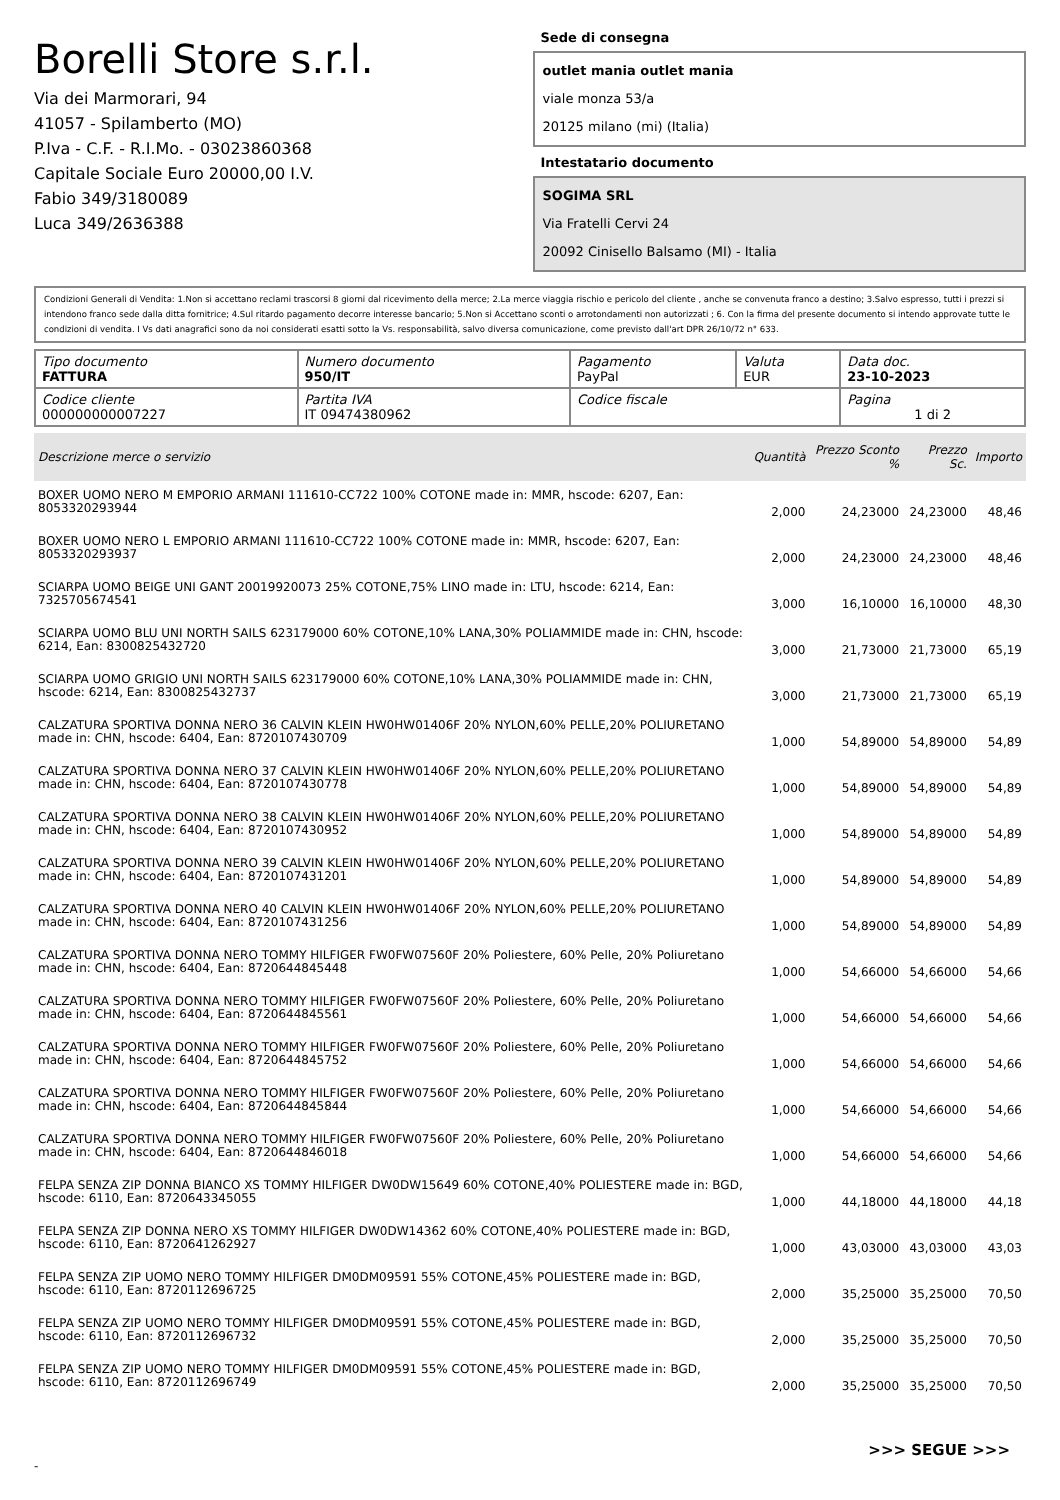Borelli Store s.r.l.
Via dei Marmorari, 94
41057 - Spilamberto (MO)
P.Iva - C.F. - R.I.Mo. - 03023860368
Capitale Sociale Euro 20000,00 I.V.
Fabio 349/3180089
Luca 349/2636388
Sede di consegna
outlet mania outlet mania
viale monza 53/a
20125 milano (mi) (Italia)
Intestatario documento
SOGIMA SRL
Via Fratelli Cervi 24
20092 Cinisello Balsamo (MI) - Italia
Condizioni Generali di Vendita: 1.Non si accettano reclami trascorsi 8 giorni dal ricevimento della merce; 2.La merce viaggia rischio e pericolo del cliente , anche se convenuta franco a destino; 3.Salvo espresso, tutti i prezzi si intendono franco sede dalla ditta fornitrice; 4.Sul ritardo pagamento decorre interesse bancario; 5.Non si Accettano sconti o arrotondamenti non autorizzati ; 6. Con la firma del presente documento si intendo approvate tutte le condizioni di vendita. I Vs dati anagrafici sono da noi considerati esatti sotto la Vs. responsabilità, salvo diversa comunicazione, come previsto dall'art DPR 26/10/72 n° 633.
| Tipo documento FATTURA | Numero documento 950/IT | Pagamento PayPal | Valuta EUR | Data doc. 23-10-2023 |
| Codice cliente 000000000007227 | Partita IVA IT 09474380962 | Codice fiscale | | Pagina 1 di 2 |
| Descrizione merce o servizio | Quantità | Prezzo Sconto % | Prezzo Sc. | Importo |
| --- | --- | --- | --- | --- |
| BOXER UOMO NERO M EMPORIO ARMANI 111610-CC722 100% COTONE made in: MMR, hscode: 6207, Ean: 8053320293944 | 2,000 | 24,23000 | 24,23000 | 48,46 |
| BOXER UOMO NERO L EMPORIO ARMANI 111610-CC722 100% COTONE made in: MMR, hscode: 6207, Ean: 8053320293937 | 2,000 | 24,23000 | 24,23000 | 48,46 |
| SCIARPA UOMO BEIGE UNI GANT 20019920073 25% COTONE,75% LINO made in: LTU, hscode: 6214, Ean: 7325705674541 | 3,000 | 16,10000 | 16,10000 | 48,30 |
| SCIARPA UOMO BLU UNI NORTH SAILS 623179000 60% COTONE,10% LANA,30% POLIAMMIDE made in: CHN, hscode: 6214, Ean: 8300825432720 | 3,000 | 21,73000 | 21,73000 | 65,19 |
| SCIARPA UOMO GRIGIO UNI NORTH SAILS 623179000 60% COTONE,10% LANA,30% POLIAMMIDE made in: CHN, hscode: 6214, Ean: 8300825432737 | 3,000 | 21,73000 | 21,73000 | 65,19 |
| CALZATURA SPORTIVA DONNA NERO 36 CALVIN KLEIN HW0HW01406F 20% NYLON,60% PELLE,20% POLIURETANO made in: CHN, hscode: 6404, Ean: 8720107430709 | 1,000 | 54,89000 | 54,89000 | 54,89 |
| CALZATURA SPORTIVA DONNA NERO 37 CALVIN KLEIN HW0HW01406F 20% NYLON,60% PELLE,20% POLIURETANO made in: CHN, hscode: 6404, Ean: 8720107430778 | 1,000 | 54,89000 | 54,89000 | 54,89 |
| CALZATURA SPORTIVA DONNA NERO 38 CALVIN KLEIN HW0HW01406F 20% NYLON,60% PELLE,20% POLIURETANO made in: CHN, hscode: 6404, Ean: 8720107430952 | 1,000 | 54,89000 | 54,89000 | 54,89 |
| CALZATURA SPORTIVA DONNA NERO 39 CALVIN KLEIN HW0HW01406F 20% NYLON,60% PELLE,20% POLIURETANO made in: CHN, hscode: 6404, Ean: 8720107431201 | 1,000 | 54,89000 | 54,89000 | 54,89 |
| CALZATURA SPORTIVA DONNA NERO 40 CALVIN KLEIN HW0HW01406F 20% NYLON,60% PELLE,20% POLIURETANO made in: CHN, hscode: 6404, Ean: 8720107431256 | 1,000 | 54,89000 | 54,89000 | 54,89 |
| CALZATURA SPORTIVA DONNA NERO TOMMY HILFIGER FW0FW07560F 20% Poliestere, 60% Pelle, 20% Poliuretano made in: CHN, hscode: 6404, Ean: 8720644845448 | 1,000 | 54,66000 | 54,66000 | 54,66 |
| CALZATURA SPORTIVA DONNA NERO TOMMY HILFIGER FW0FW07560F 20% Poliestere, 60% Pelle, 20% Poliuretano made in: CHN, hscode: 6404, Ean: 8720644845561 | 1,000 | 54,66000 | 54,66000 | 54,66 |
| CALZATURA SPORTIVA DONNA NERO TOMMY HILFIGER FW0FW07560F 20% Poliestere, 60% Pelle, 20% Poliuretano made in: CHN, hscode: 6404, Ean: 8720644845752 | 1,000 | 54,66000 | 54,66000 | 54,66 |
| CALZATURA SPORTIVA DONNA NERO TOMMY HILFIGER FW0FW07560F 20% Poliestere, 60% Pelle, 20% Poliuretano made in: CHN, hscode: 6404, Ean: 8720644845844 | 1,000 | 54,66000 | 54,66000 | 54,66 |
| CALZATURA SPORTIVA DONNA NERO TOMMY HILFIGER FW0FW07560F 20% Poliestere, 60% Pelle, 20% Poliuretano made in: CHN, hscode: 6404, Ean: 8720644846018 | 1,000 | 54,66000 | 54,66000 | 54,66 |
| FELPA SENZA ZIP DONNA BIANCO XS TOMMY HILFIGER DW0DW15649 60% COTONE,40% POLIESTERE made in: BGD, hscode: 6110, Ean: 8720643345055 | 1,000 | 44,18000 | 44,18000 | 44,18 |
| FELPA SENZA ZIP DONNA NERO XS TOMMY HILFIGER DW0DW14362 60% COTONE,40% POLIESTERE made in: BGD, hscode: 6110, Ean: 8720641262927 | 1,000 | 43,03000 | 43,03000 | 43,03 |
| FELPA SENZA ZIP UOMO NERO TOMMY HILFIGER DM0DM09591 55% COTONE,45% POLIESTERE made in: BGD, hscode: 6110, Ean: 8720112696725 | 2,000 | 35,25000 | 35,25000 | 70,50 |
| FELPA SENZA ZIP UOMO NERO TOMMY HILFIGER DM0DM09591 55% COTONE,45% POLIESTERE made in: BGD, hscode: 6110, Ean: 8720112696732 | 2,000 | 35,25000 | 35,25000 | 70,50 |
| FELPA SENZA ZIP UOMO NERO TOMMY HILFIGER DM0DM09591 55% COTONE,45% POLIESTERE made in: BGD, hscode: 6110, Ean: 8720112696749 | 2,000 | 35,25000 | 35,25000 | 70,50 |
>>> SEGUE >>>
-